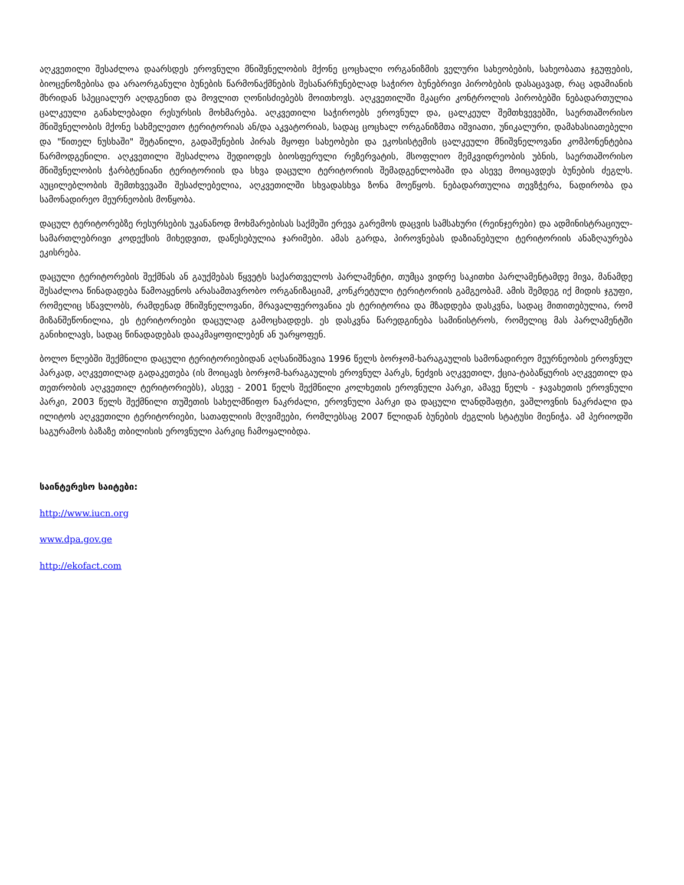აღკვეთილი შესაძლოა დაარსდეს ეროვნული მნიშვნელობის მქონე ცოცხალი ორგანიზმის ველური სახეობების, სახეობათა ჯგუფების, ბიოცენოზებისა და არაორგანული ბუნების წარმონაქმნების შესანარჩუნებლად საჭირო ბუნებრივი პირობების დასაცავად, რაც ადამიანის მხრიდან სპეციალურ აღდგენით და მოვლით ღონისძიებებს მოითხოვს. აღკვეთილში მკაცრი კონტროლის პირობებში ნებადართულია ცალკეული განახლებადი რესურსის მოხმარება. აღკვეთილი საჭიროებს ეროვნულ და, ცალკეულ შემთხვევებში, საერთაშორისო მნიშვნელობის მქონე სახმელეთო ტერიტორიას ან/და აკვატორიას, სადაც ცოცხალ ორგანიზმთა იშვიათი, უნიკალური, დამახასიათებელი და "წითელ ნუსხაში" შეტანილი, გადაშენების პირას მყოფი სახეობები და ეკოსისტემის ცალკეული მნიშვნელოვანი კომპონენტებია წარმოდგენილი. აღკვეთილი შესაძლოა შედიოდეს ბიოსფერული რეზერვატის, მსოფლიო მემკვიდრეობის უბნის, საერთაშორისო მნიშვნელობის ჭარბტენიანი ტერიტორიის და სხვა დაცული ტერიტორიის შემადგენლობაში და ასევე მოიცავდეს ბუნების ძეგლს. აუცილებლობის შემთხვევაში შესაძლებელია, აღკვეთილში სხვადასხვა ზონა მოეწყოს. ნებადართულია თევზჭერა, ნადირობა და სამონადირეო მეურნეობის მოწყობა.
დაცულ ტერიტორებზე რესურსების უკანანოდ მოხმარებისას საქმეში ერევა გარემოს დაცვის სამსახური (რეინჯერები) და ადმინისტრაციულ-სამართლებრივი კოდექსის მიხედვით, დაწესებულია ჯარიმები. ამას გარდა, პიროვნებას დაზიანებული ტერიტორიის ანაზღაურება ეკისრება.
დაცული ტერიტორების შექმნას ან გაუქმებას წყვეტს საქართველოს პარლამენტი, თუმცა ვიდრე საკითხი პარლამენტამდე მივა, მანამდე შესაძლოა წინადადება წამოაყენოს არასამთავრობო ორგანიზაციამ, კონკრეტული ტერიტორიის გამგეობამ. ამის შემდეგ იქ მიდის ჯგუფი, რომელიც სწავლობს, რამდენად მნიშვნელოვანი, მრავალფეროვანია ეს ტერიტორია და მზადდება დასკვნა, სადაც მითითებულია, რომ მიზანშეწონილია, ეს ტერიტორიები დაცულად გამოცხადდეს. ეს დასკვნა წარედგინება სამინისტროს, რომელიც მას პარლამენტში განიხილავს, სადაც წინადადებას დააკმაყოფილებენ ან უარყოფენ.
ბოლო წლებში შექმნილი დაცული ტერიტორიებიდან აღსანიშნავია 1996 წელს ბორჯომ-ხარაგაულის სამონადირეო მეურნეობის ეროვნულ პარკად, აღკვეთილად გადაკეთება (ის მოიცავს ბორჯომ-ხარაგაულის ეროვნულ პარკს, ნეძვის აღკვეთილ, ქცია-ტაბაწყურის აღკვეთილ და თეთრობის აღკვეთილ ტერიტორიებს), ასევე - 2001 წელს შექმნილი კოლხეთის ეროვნული პარკი, ამავე წელს - ჯავახეთის ეროვნული პარკი, 2003 წელს შექმნილი თუშეთის სახელმწიფო ნაკრძალი, ეროვნული პარკი და დაცული ლანდშაფტი, ვაშლოვნის ნაკრძალი და ილიტოს აღკვეთილი ტერიტორიები, სათაფლიის მღვიმეები, რომლებსაც 2007 წლიდან ბუნების ძეგლის სტატუსი მიენიჭა. ამ პერიოდში საგურამოს ბაზაზე თბილისის ეროვნული პარკიც ჩამოყალიბდა.
საინტერესო საიტები:
http://www.iucn.org
www.dpa.gov.ge
http://ekofact.com